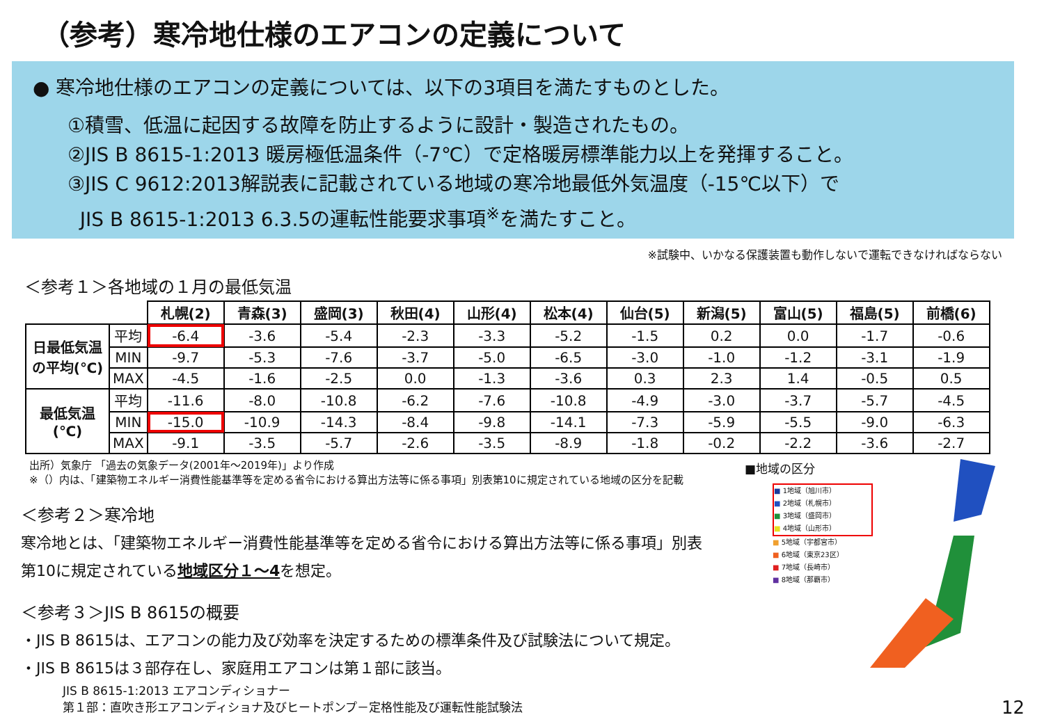（参考）寒冷地仕様のエアコンの定義について
● 寒冷地仕様のエアコンの定義については、以下の3項目を満たすものとした。
①積雪、低温に起因する故障を防止するように設計・製造されたもの。
②JIS B 8615-1:2013 暖房極低温条件（-7℃）で定格暖房標準能力以上を発揮すること。
③JIS C 9612:2013解説表に記載されている地域の寒冷地最低外気温度（-15℃以下）で
JIS B 8615-1:2013 6.3.5の運転性能要求事項<sup>※</sup>を満たすこと。
※試験中、いかなる保護装置も動作しないで運転できなければならない
＜参考１＞各地域の１月の最低気温
| | | 札幌(2) | 青森(3) | 盛岡(3) | 秋田(4) | 山形(4) | 松本(4) | 仙台(5) | 新潟(5) | 富山(5) | 福島(5) | 前橋(6) |
| 日最低気温の平均(℃) | 平均 | -6.4 | -3.6 | -5.4 | -2.3 | -3.3 | -5.2 | -1.5 | 0.2 | 0.0 | -1.7 | -0.6 |
| | MIN | -9.7 | -5.3 | -7.6 | -3.7 | -5.0 | -6.5 | -3.0 | -1.0 | -1.2 | -3.1 | -1.9 |
| | MAX | -4.5 | -1.6 | -2.5 | 0.0 | -1.3 | -3.6 | 0.3 | 2.3 | 1.4 | -0.5 | 0.5 |
| 最低気温(℃) | 平均 | -11.6 | -8.0 | -10.8 | -6.2 | -7.6 | -10.8 | -4.9 | -3.0 | -3.7 | -5.7 | -4.5 |
| | MIN | -15.0 | -10.9 | -14.3 | -8.4 | -9.8 | -14.1 | -7.3 | -5.9 | -5.5 | -9.0 | -6.3 |
| | MAX | -9.1 | -3.5 | -5.7 | -2.6 | -3.5 | -8.9 | -1.8 | -0.2 | -2.2 | -3.6 | -2.7 |
出所）気象庁 「過去の気象データ(2001年～2019年)」より作成
※（）内は、「建築物エネルギー消費性能基準等を定める省令における算出方法等に係る事項」別表第10に規定されている地域の区分を記載
＜参考２＞寒冷地
寒冷地とは、「建築物エネルギー消費性能基準等を定める省令における算出方法等に係る事項」別表
第10に規定されている地域区分１～4を想定。
＜参考３＞JIS B 8615の概要
・JIS B 8615は、エアコンの能力及び効率を決定するための標準条件及び試験法について規定。
・JIS B 8615は３部存在し、家庭用エアコンは第１部に該当。
JIS B 8615-1:2013 エアコンディショナー
第１部：直吹き形エアコンディショナ及びヒートポンプ－定格性能及び運転性能試験法
■地域の区分
■ 1地域（旭川市）
■ 2地域（札幌市）
■ 3地域（盛岡市）
■ 4地域（山形市）
■ 5地域（宇都宮市）
■ 6地域（東京23区）
■ 7地域（長崎市）
■ 8地域（那覇市）
12